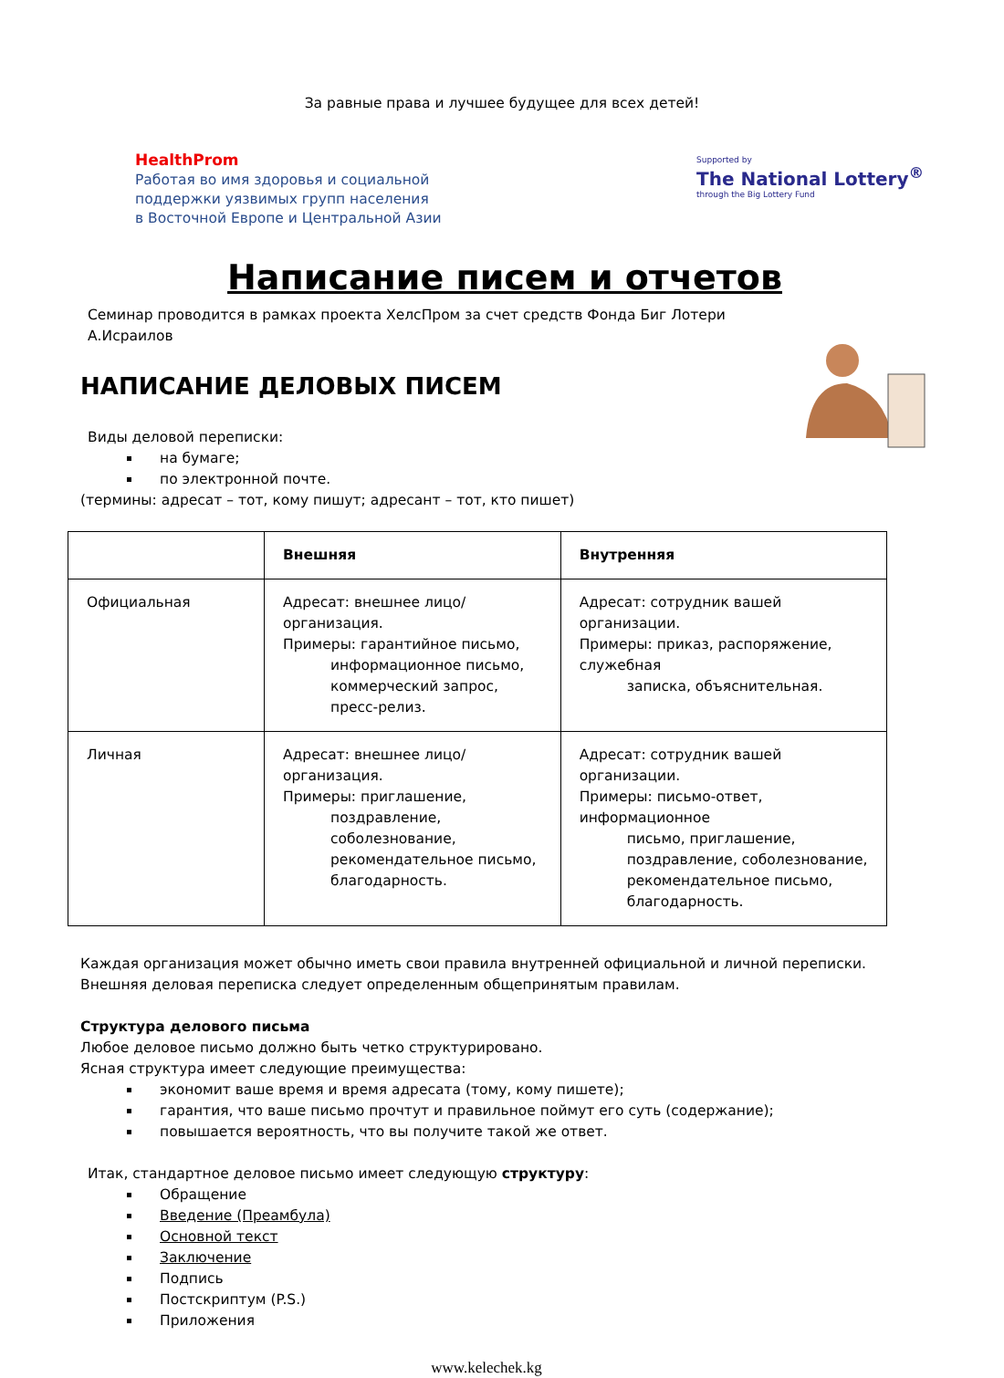За равные права и лучшее будущее для всех детей!
HealthProm
Работая во имя здоровья и социальной
поддержки уязвимых групп населения
в Восточной Европе и Центральной Азии
Supported by
The National Lottery<sup>®</sup>
through the Big Lottery Fund
Написание писем и отчетов
Семинар проводится в рамках проекта ХелсПром за счет средств Фонда Биг Лотери
А.Исраилов
НАПИСАНИЕ ДЕЛОВЫХ ПИСЕМ
Виды деловой переписки:
на бумаге;
по электронной почте.
(термины: адресат – тот, кому пишут; адресант – тот, кто пишет)
| | Внешняя | Внутренняя |
| --- | --- | --- |
| Официальная | Адресат: внешнее лицо/организация. Примеры: гарантийное письмо, информационное письмо, коммерческий запрос, пресс-релиз. | Адресат: сотрудник вашей организации. Примеры: приказ, распоряжение, служебная записка, объяснительная. |
| Личная | Адресат: внешнее лицо/организация. Примеры: приглашение, поздравление, соболезнование, рекомендательное письмо, благодарность. | Адресат: сотрудник вашей организации. Примеры: письмо-ответ, информационное письмо, приглашение, поздравление, соболезнование, рекомендательное письмо, благодарность. |
Каждая организация может обычно иметь свои правила внутренней официальной и личной переписки. Внешняя деловая переписка следует определенным общепринятым правилам.
Структура делового письма
Любое деловое письмо должно быть четко структурировано.
Ясная структура имеет следующие преимущества:
экономит ваше время и время адресата (тому, кому пишете);
гарантия, что ваше письмо прочтут и правильное поймут его суть (содержание);
повышается вероятность, что вы получите такой же ответ.
Итак, стандартное деловое письмо имеет следующую структуру:
Обращение
Введение (Преамбула)
Основной текст
Заключение
Подпись
Постскриптум (P.S.)
Приложения
www.kelechek.kg